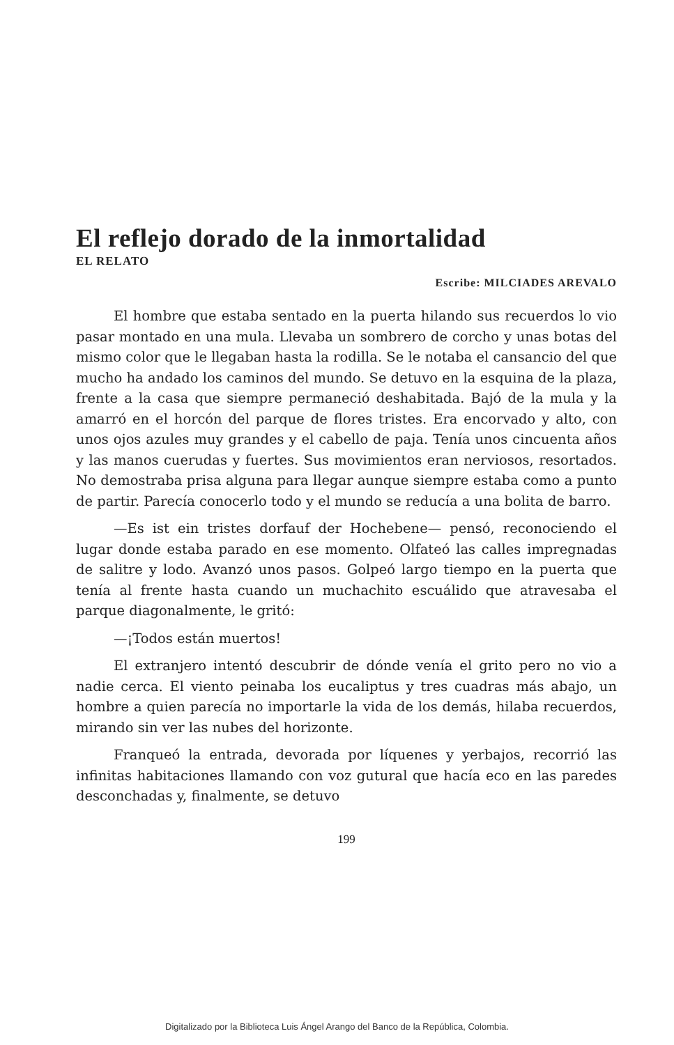El reflejo dorado de la inmortalidad
EL RELATO
Escribe: MILCIADES AREVALO
El hombre que estaba sentado en la puerta hilando sus recuerdos lo vio pasar montado en una mula. Llevaba un sombrero de corcho y unas botas del mismo color que le llegaban hasta la rodilla. Se le notaba el cansancio del que mucho ha andado los caminos del mundo. Se detuvo en la esquina de la plaza, frente a la casa que siempre permaneció deshabitada. Bajó de la mula y la amarró en el horcón del parque de flores tristes. Era encorvado y alto, con unos ojos azules muy grandes y el cabello de paja. Tenía unos cincuenta años y las manos cuerudas y fuertes. Sus movimientos eran nerviosos, resortados. No demostraba prisa alguna para llegar aunque siempre estaba como a punto de partir. Parecía conocerlo todo y el mundo se reducía a una bolita de barro.
—Es ist ein tristes dorfauf der Hochebene— pensó, reconociendo el lugar donde estaba parado en ese momento. Olfateó las calles impregnadas de salitre y lodo. Avanzó unos pasos. Golpeó largo tiempo en la puerta que tenía al frente hasta cuando un muchachito escuálido que atravesaba el parque diagonalmente, le gritó:
—¡Todos están muertos!
El extranjero intentó descubrir de dónde venía el grito pero no vio a nadie cerca. El viento peinaba los eucaliptus y tres cuadras más abajo, un hombre a quien parecía no importarle la vida de los demás, hilaba recuerdos, mirando sin ver las nubes del horizonte.
Franqueó la entrada, devorada por líquenes y yerbajos, recorrió las infinitas habitaciones llamando con voz gutural que hacía eco en las paredes desconchadas y, finalmente, se detuvo
199
Digitalizado por la Biblioteca Luis Ángel Arango del Banco de la República, Colombia.